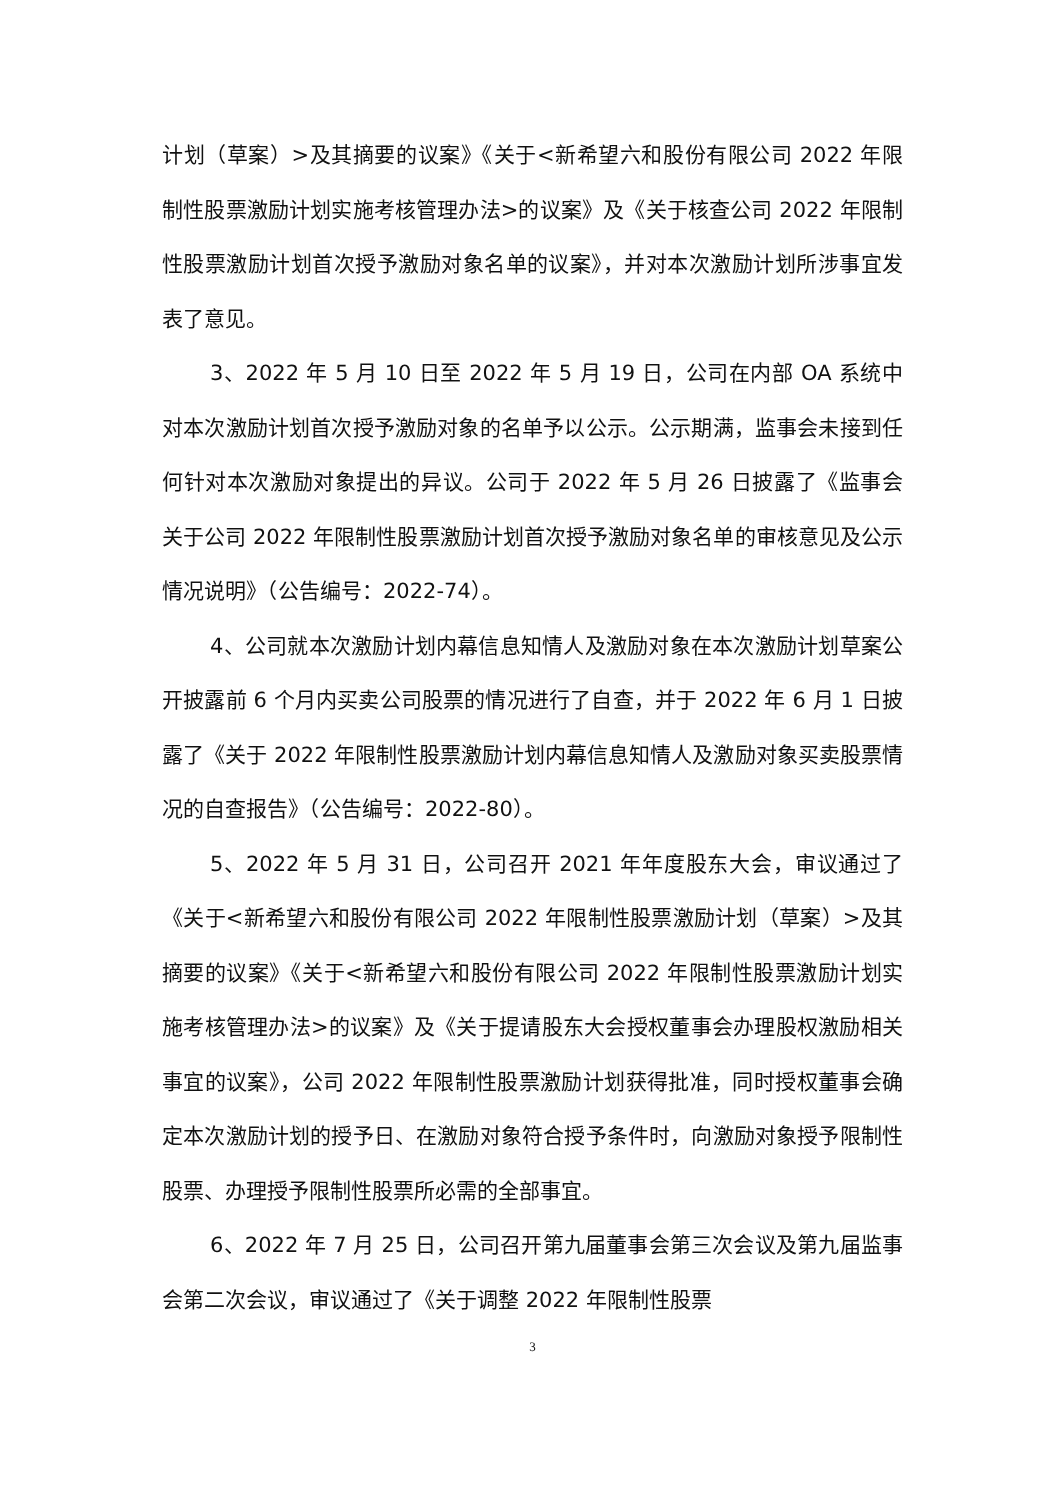计划（草案）>及其摘要的议案》《关于<新希望六和股份有限公司 2022 年限制性股票激励计划实施考核管理办法>的议案》及《关于核查公司 2022 年限制性股票激励计划首次授予激励对象名单的议案》，并对本次激励计划所涉事宜发表了意见。
3、2022 年 5 月 10 日至 2022 年 5 月 19 日，公司在内部 OA 系统中对本次激励计划首次授予激励对象的名单予以公示。公示期满，监事会未接到任何针对本次激励对象提出的异议。公司于 2022 年 5 月 26 日披露了《监事会关于公司 2022 年限制性股票激励计划首次授予激励对象名单的审核意见及公示情况说明》（公告编号：2022-74）。
4、公司就本次激励计划内幕信息知情人及激励对象在本次激励计划草案公开披露前 6 个月内买卖公司股票的情况进行了自查，并于 2022 年 6 月 1 日披露了《关于 2022 年限制性股票激励计划内幕信息知情人及激励对象买卖股票情况的自查报告》（公告编号：2022-80）。
5、2022 年 5 月 31 日，公司召开 2021 年年度股东大会，审议通过了《关于<新希望六和股份有限公司 2022 年限制性股票激励计划（草案）>及其摘要的议案》《关于<新希望六和股份有限公司 2022 年限制性股票激励计划实施考核管理办法>的议案》及《关于提请股东大会授权董事会办理股权激励相关事宜的议案》，公司 2022 年限制性股票激励计划获得批准，同时授权董事会确定本次激励计划的授予日、在激励对象符合授予条件时，向激励对象授予限制性股票、办理授予限制性股票所必需的全部事宜。
6、2022 年 7 月 25 日，公司召开第九届董事会第三次会议及第九届监事会第二次会议，审议通过了《关于调整 2022 年限制性股票
3